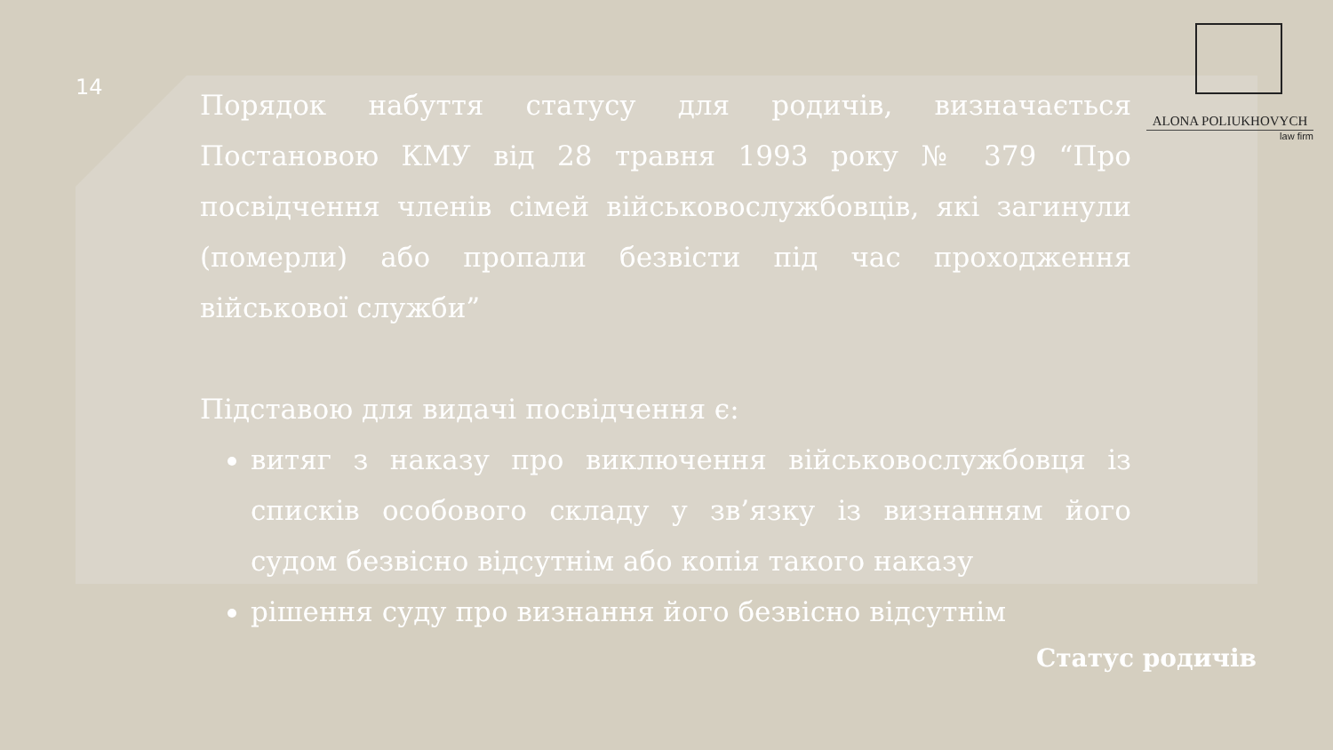14
Порядок набуття статусу для родичів, визначається Постановою КМУ від 28 травня 1993 року № 379 “Про посвідчення членів сімей військовослужбовців, які загинули (померли) або пропали безвісти під час проходження військової служби”
Підставою для видачі посвідчення є:
витяг з наказу про виключення військовослужбовця із списків особового складу у зв’язку із визнанням його судом безвісно відсутнім або копія такого наказу
рішення суду про визнання його безвісно відсутнім
ALONA POLIUKHOVYCH
law firm
Статус родичів